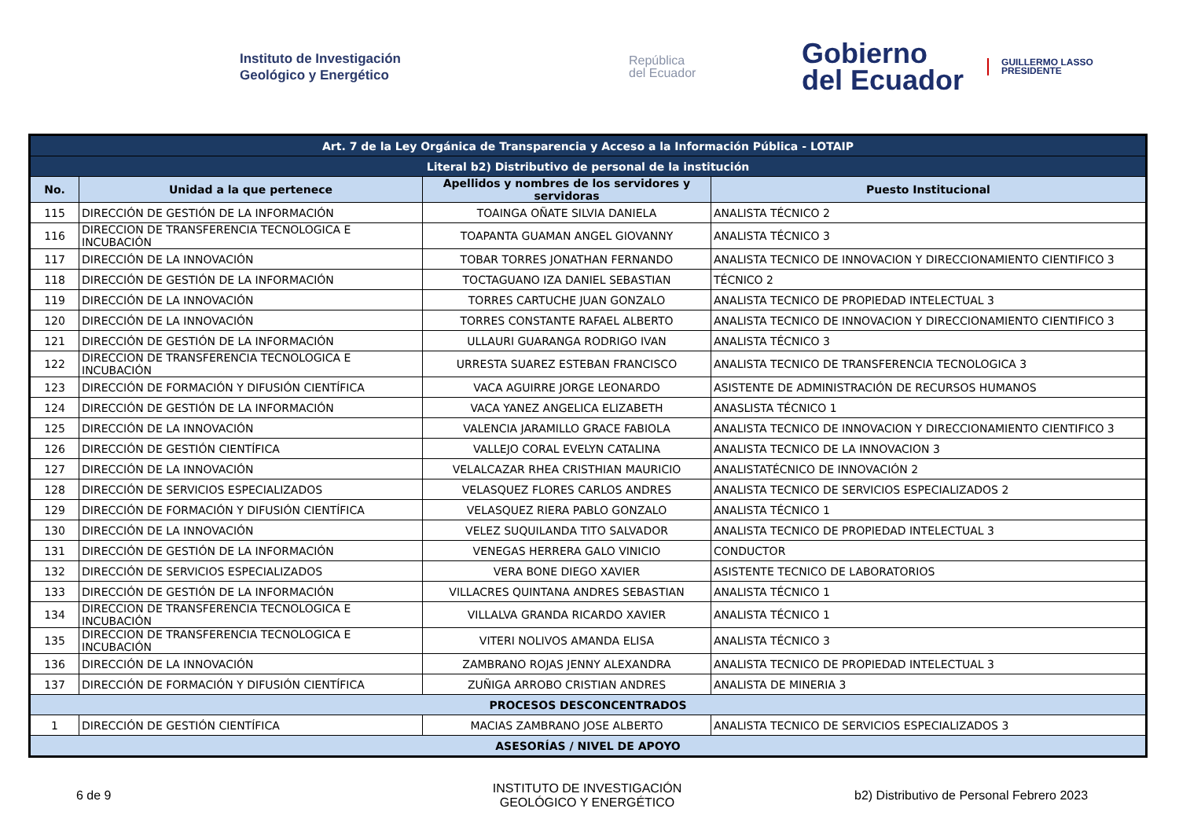Instituto de Investigación
Geológico y Energético
República
del Ecuador
Gobierno
del Ecuador
GUILLERMO LASSO
PRESIDENTE
| Art. 7 de la Ley Orgánica de Transparencia y Acceso a la Información Pública - LOTAIP | | | |
| Literal b2) Distributivo de personal de la institución | | | |
| No. | Unidad a la que pertenece | Apellidos y nombres de los servidores y servidoras | Puesto Institucional |
| 115 | DIRECCIÓN DE GESTIÓN DE LA INFORMACIÓN | TOAINGA OÑATE SILVIA DANIELA | ANALISTA TÉCNICO 2 |
| 116 | DIRECCION DE TRANSFERENCIA TECNOLOGICA E INCUBACIÓN | TOAPANTA GUAMAN ANGEL GIOVANNY | ANALISTA TÉCNICO 3 |
| 117 | DIRECCIÓN DE LA INNOVACIÓN | TOBAR TORRES JONATHAN FERNANDO | ANALISTA TECNICO DE INNOVACION Y DIRECCIONAMIENTO CIENTIFICO 3 |
| 118 | DIRECCIÓN DE GESTIÓN DE LA INFORMACIÓN | TOCTAGUANO IZA DANIEL SEBASTIAN | TÉCNICO 2 |
| 119 | DIRECCIÓN DE LA INNOVACIÓN | TORRES CARTUCHE JUAN GONZALO | ANALISTA TECNICO DE PROPIEDAD INTELECTUAL 3 |
| 120 | DIRECCIÓN DE LA INNOVACIÓN | TORRES CONSTANTE RAFAEL ALBERTO | ANALISTA TECNICO DE INNOVACION Y DIRECCIONAMIENTO CIENTIFICO 3 |
| 121 | DIRECCIÓN DE GESTIÓN DE LA INFORMACIÓN | ULLAURI GUARANGA RODRIGO IVAN | ANALISTA TÉCNICO 3 |
| 122 | DIRECCION DE TRANSFERENCIA TECNOLOGICA E INCUBACIÓN | URRESTA SUAREZ ESTEBAN FRANCISCO | ANALISTA TECNICO DE TRANSFERENCIA TECNOLOGICA 3 |
| 123 | DIRECCIÓN DE FORMACIÓN Y DIFUSIÓN CIENTÍFICA | VACA AGUIRRE JORGE LEONARDO | ASISTENTE DE ADMINISTRACIÓN DE RECURSOS HUMANOS |
| 124 | DIRECCIÓN DE GESTIÓN DE LA INFORMACIÓN | VACA YANEZ ANGELICA ELIZABETH | ANASLISTA TÉCNICO 1 |
| 125 | DIRECCIÓN DE LA INNOVACIÓN | VALENCIA JARAMILLO GRACE FABIOLA | ANALISTA TECNICO DE INNOVACION Y DIRECCIONAMIENTO CIENTIFICO 3 |
| 126 | DIRECCIÓN DE GESTIÓN CIENTÍFICA | VALLEJO CORAL EVELYN CATALINA | ANALISTA TECNICO DE LA INNOVACION 3 |
| 127 | DIRECCIÓN DE LA INNOVACIÓN | VELALCAZAR RHEA CRISTHIAN MAURICIO | ANALISTATÉCNICO DE INNOVACIÓN 2 |
| 128 | DIRECCIÓN DE SERVICIOS ESPECIALIZADOS | VELASQUEZ FLORES CARLOS ANDRES | ANALISTA TECNICO DE SERVICIOS ESPECIALIZADOS 2 |
| 129 | DIRECCIÓN DE FORMACIÓN Y DIFUSIÓN CIENTÍFICA | VELASQUEZ RIERA PABLO GONZALO | ANALISTA TÉCNICO 1 |
| 130 | DIRECCIÓN DE LA INNOVACIÓN | VELEZ SUQUILANDA TITO SALVADOR | ANALISTA TECNICO DE PROPIEDAD INTELECTUAL 3 |
| 131 | DIRECCIÓN DE GESTIÓN DE LA INFORMACIÓN | VENEGAS HERRERA GALO VINICIO | CONDUCTOR |
| 132 | DIRECCIÓN DE SERVICIOS ESPECIALIZADOS | VERA BONE DIEGO XAVIER | ASISTENTE TECNICO DE LABORATORIOS |
| 133 | DIRECCIÓN DE GESTIÓN DE LA INFORMACIÓN | VILLACRES QUINTANA ANDRES SEBASTIAN | ANALISTA TÉCNICO 1 |
| 134 | DIRECCION DE TRANSFERENCIA TECNOLOGICA E INCUBACIÓN | VILLALVA GRANDA RICARDO XAVIER | ANALISTA TÉCNICO 1 |
| 135 | DIRECCION DE TRANSFERENCIA TECNOLOGICA E INCUBACIÓN | VITERI NOLIVOS AMANDA ELISA | ANALISTA TÉCNICO 3 |
| 136 | DIRECCIÓN DE LA INNOVACIÓN | ZAMBRANO ROJAS JENNY ALEXANDRA | ANALISTA TECNICO DE PROPIEDAD INTELECTUAL 3 |
| 137 | DIRECCIÓN DE FORMACIÓN Y DIFUSIÓN CIENTÍFICA | ZUÑIGA ARROBO CRISTIAN ANDRES | ANALISTA DE MINERIA 3 |
| PROCESOS DESCONCENTRADOS | | | |
| 1 | DIRECCIÓN DE GESTIÓN CIENTÍFICA | MACIAS ZAMBRANO JOSE ALBERTO | ANALISTA TECNICO DE SERVICIOS ESPECIALIZADOS 3 |
| ASESORÍAS / NIVEL DE APOYO | | | |
6 de 9
INSTITUTO DE INVESTIGACIÓN GEOLÓGICO Y ENERGÉTICO
b2) Distributivo de Personal Febrero 2023